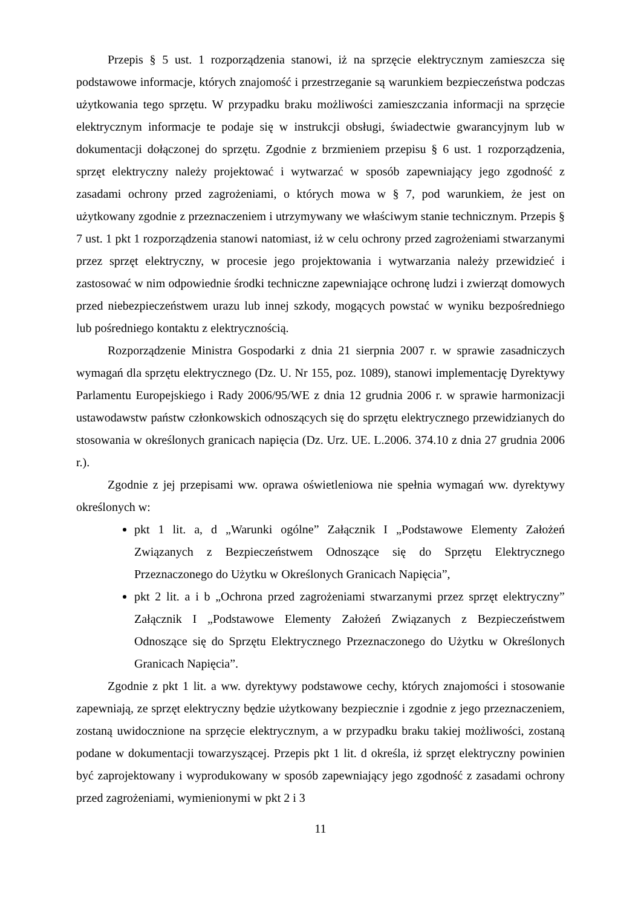Przepis § 5 ust. 1 rozporządzenia stanowi, iż na sprzęcie elektrycznym zamieszcza się podstawowe informacje, których znajomość i przestrzeganie są warunkiem bezpieczeństwa podczas użytkowania tego sprzętu. W przypadku braku możliwości zamieszczania informacji na sprzęcie elektrycznym informacje te podaje się w instrukcji obsługi, świadectwie gwarancyjnym lub w dokumentacji dołączonej do sprzętu. Zgodnie z brzmieniem przepisu § 6 ust. 1 rozporządzenia, sprzęt elektryczny należy projektować i wytwarzać w sposób zapewniający jego zgodność z zasadami ochrony przed zagrożeniami, o których mowa w § 7, pod warunkiem, że jest on użytkowany zgodnie z przeznaczeniem i utrzymywany we właściwym stanie technicznym. Przepis § 7 ust. 1 pkt 1 rozporządzenia stanowi natomiast, iż w celu ochrony przed zagrożeniami stwarzanymi przez sprzęt elektryczny, w procesie jego projektowania i wytwarzania należy przewidzieć i zastosować w nim odpowiednie środki techniczne zapewniające ochronę ludzi i zwierząt domowych przed niebezpieczeństwem urazu lub innej szkody, mogących powstać w wyniku bezpośredniego lub pośredniego kontaktu z elektrycznością.
Rozporządzenie Ministra Gospodarki z dnia 21 sierpnia 2007 r. w sprawie zasadniczych wymagań dla sprzętu elektrycznego (Dz. U. Nr 155, poz. 1089), stanowi implementację Dyrektywy Parlamentu Europejskiego i Rady 2006/95/WE z dnia 12 grudnia 2006 r. w sprawie harmonizacji ustawodawstw państw członkowskich odnoszących się do sprzętu elektrycznego przewidzianych do stosowania w określonych granicach napięcia (Dz. Urz. UE. L.2006. 374.10 z dnia 27 grudnia 2006 r.).
Zgodnie z jej przepisami ww. oprawa oświetleniowa nie spełnia wymagań ww. dyrektywy określonych w:
pkt 1 lit. a, d „Warunki ogólne” Załącznik I „Podstawowe Elementy Założeń Związanych z Bezpieczeństwem Odnoszące się do Sprzętu Elektrycznego Przeznaczonego do Użytku w Określonych Granicach Napięcia”,
pkt 2 lit. a i b „Ochrona przed zagrożeniami stwarzanymi przez sprzęt elektryczny” Załącznik I „Podstawowe Elementy Założeń Związanych z Bezpieczeństwem Odnoszące się do Sprzętu Elektrycznego Przeznaczonego do Użytku w Określonych Granicach Napięcia”.
Zgodnie z pkt 1 lit. a ww. dyrektywy podstawowe cechy, których znajomości i stosowanie zapewniają, ze sprzęt elektryczny będzie użytkowany bezpiecznie i zgodnie z jego przeznaczeniem, zostaną uwidocznione na sprzęcie elektrycznym, a w przypadku braku takiej możliwości, zostaną podane w dokumentacji towarzyszącej. Przepis pkt 1 lit. d określa, iż sprzęt elektryczny powinien być zaprojektowany i wyprodukowany w sposób zapewniający jego zgodność z zasadami ochrony przed zagrożeniami, wymienionymi w pkt 2 i 3
11